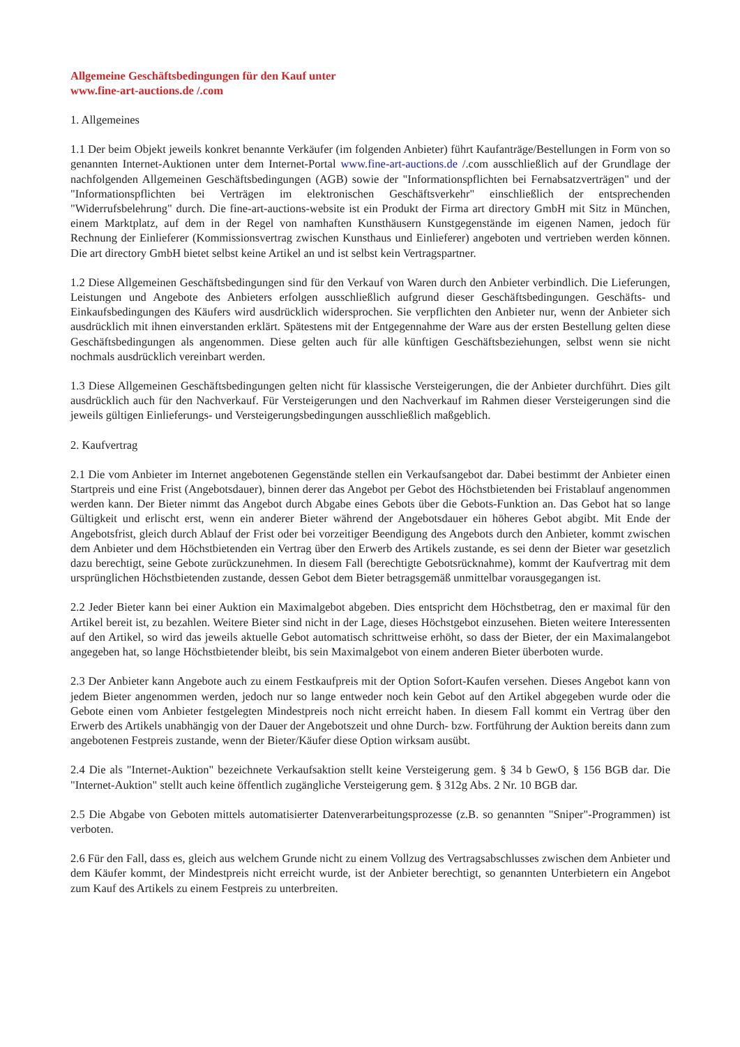Allgemeine Geschäftsbedingungen für den Kauf unter
www.fine-art-auctions.de /.com
1. Allgemeines
1.1 Der beim Objekt jeweils konkret benannte Verkäufer (im folgenden Anbieter) führt Kaufanträge/Bestellungen in Form von so genannten Internet-Auktionen unter dem Internet-Portal www.fine-art-auctions.de /.com ausschließlich auf der Grundlage der nachfolgenden Allgemeinen Geschäftsbedingungen (AGB) sowie der "Informationspflichten bei Fernabsatzverträgen" und der "Informationspflichten bei Verträgen im elektronischen Geschäftsverkehr" einschließlich der entsprechenden "Widerrufsbelehrung" durch. Die fine-art-auctions-website ist ein Produkt der Firma art directory GmbH mit Sitz in München, einem Marktplatz, auf dem in der Regel von namhaften Kunsthäusern Kunstgegenstände im eigenen Namen, jedoch für Rechnung der Einlieferer (Kommissionsvertrag zwischen Kunsthaus und Einlieferer) angeboten und vertrieben werden können. Die art directory GmbH bietet selbst keine Artikel an und ist selbst kein Vertragspartner.
1.2 Diese Allgemeinen Geschäftsbedingungen sind für den Verkauf von Waren durch den Anbieter verbindlich. Die Lieferungen, Leistungen und Angebote des Anbieters erfolgen ausschließlich aufgrund dieser Geschäftsbedingungen. Geschäfts- und Einkaufsbedingungen des Käufers wird ausdrücklich widersprochen. Sie verpflichten den Anbieter nur, wenn der Anbieter sich ausdrücklich mit ihnen einverstanden erklärt. Spätestens mit der Entgegennahme der Ware aus der ersten Bestellung gelten diese Geschäftsbedingungen als angenommen. Diese gelten auch für alle künftigen Geschäftsbeziehungen, selbst wenn sie nicht nochmals ausdrücklich vereinbart werden.
1.3 Diese Allgemeinen Geschäftsbedingungen gelten nicht für klassische Versteigerungen, die der Anbieter durchführt. Dies gilt ausdrücklich auch für den Nachverkauf. Für Versteigerungen und den Nachverkauf im Rahmen dieser Versteigerungen sind die jeweils gültigen Einlieferungs- und Versteigerungsbedingungen ausschließlich maßgeblich.
2. Kaufvertrag
2.1 Die vom Anbieter im Internet angebotenen Gegenstände stellen ein Verkaufsangebot dar. Dabei bestimmt der Anbieter einen Startpreis und eine Frist (Angebotsdauer), binnen derer das Angebot per Gebot des Höchstbietenden bei Fristablauf angenommen werden kann. Der Bieter nimmt das Angebot durch Abgabe eines Gebots über die Gebots-Funktion an. Das Gebot hat so lange Gültigkeit und erlischt erst, wenn ein anderer Bieter während der Angebotsdauer ein höheres Gebot abgibt. Mit Ende der Angebotsfrist, gleich durch Ablauf der Frist oder bei vorzeitiger Beendigung des Angebots durch den Anbieter, kommt zwischen dem Anbieter und dem Höchstbietenden ein Vertrag über den Erwerb des Artikels zustande, es sei denn der Bieter war gesetzlich dazu berechtigt, seine Gebote zurückzunehmen. In diesem Fall (berechtigte Gebotsrücknahme), kommt der Kaufvertrag mit dem ursprünglichen Höchstbietenden zustande, dessen Gebot dem Bieter betragsgemäß unmittelbar vorausgegangen ist.
2.2 Jeder Bieter kann bei einer Auktion ein Maximalgebot abgeben. Dies entspricht dem Höchstbetrag, den er maximal für den Artikel bereit ist, zu bezahlen. Weitere Bieter sind nicht in der Lage, dieses Höchstgebot einzusehen. Bieten weitere Interessenten auf den Artikel, so wird das jeweils aktuelle Gebot automatisch schrittweise erhöht, so dass der Bieter, der ein Maximalangebot angegeben hat, so lange Höchstbietender bleibt, bis sein Maximalgebot von einem anderen Bieter überboten wurde.
2.3 Der Anbieter kann Angebote auch zu einem Festkaufpreis mit der Option Sofort-Kaufen versehen. Dieses Angebot kann von jedem Bieter angenommen werden, jedoch nur so lange entweder noch kein Gebot auf den Artikel abgegeben wurde oder die Gebote einen vom Anbieter festgelegten Mindestpreis noch nicht erreicht haben. In diesem Fall kommt ein Vertrag über den Erwerb des Artikels unabhängig von der Dauer der Angebotszeit und ohne Durch- bzw. Fortführung der Auktion bereits dann zum angebotenen Festpreis zustande, wenn der Bieter/Käufer diese Option wirksam ausübt.
2.4 Die als "Internet-Auktion" bezeichnete Verkaufsaktion stellt keine Versteigerung gem. § 34 b GewO, § 156 BGB dar. Die "Internet-Auktion" stellt auch keine öffentlich zugängliche Versteigerung gem. § 312g Abs. 2 Nr. 10 BGB dar.
2.5 Die Abgabe von Geboten mittels automatisierter Datenverarbeitungsprozesse (z.B. so genannten "Sniper"-Programmen) ist verboten.
2.6 Für den Fall, dass es, gleich aus welchem Grunde nicht zu einem Vollzug des Vertragsabschlusses zwischen dem Anbieter und dem Käufer kommt, der Mindestpreis nicht erreicht wurde, ist der Anbieter berechtigt, so genannten Unterbietern ein Angebot zum Kauf des Artikels zu einem Festpreis zu unterbreiten.